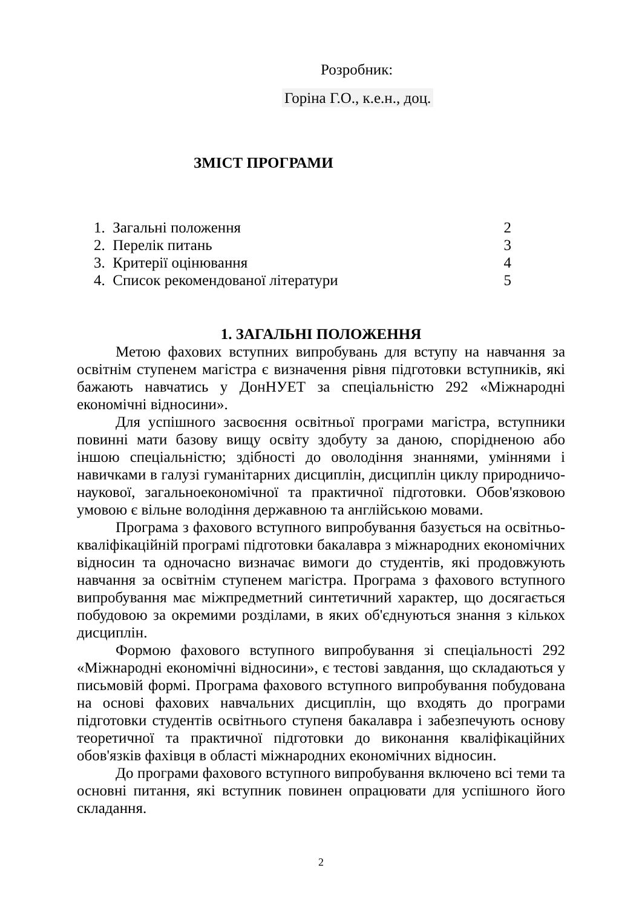Розробник:
Горіна Г.О., к.е.н., доц.
ЗМІСТ ПРОГРАМИ
| 1. Загальні положення | 2 |
| 2. Перелік питань | 3 |
| 3. Критерії оцінювання | 4 |
| 4. Список рекомендованої літератури | 5 |
1. ЗАГАЛЬНІ ПОЛОЖЕННЯ
Метою фахових вступних випробувань для вступу на навчання за освітнім ступенем магістра є визначення рівня підготовки вступників, які бажають навчатись у ДонНУЕТ за спеціальністю 292 «Міжнародні економічні відносини».
Для успішного засвоєння освітньої програми магістра, вступники повинні мати базову вищу освіту здобуту за даною, спорідненою або іншою спеціальністю; здібності до оволодіння знаннями, уміннями і навичками в галузі гуманітарних дисциплін, дисциплін циклу природничо-наукової, загальноекономічної та практичної підготовки. Обов'язковою умовою є вільне володіння державною та англійською мовами.
Програма з фахового вступного випробування базується на освітньо-кваліфікаційній програмі підготовки бакалавра з міжнародних економічних відносин та одночасно визначає вимоги до студентів, які продовжують навчання за освітнім ступенем магістра. Програма з фахового вступного випробування має міжпредметний синтетичний характер, що досягається побудовою за окремими розділами, в яких об'єднуються знання з кількох дисциплін.
Формою фахового вступного випробування зі спеціальності 292 «Міжнародні економічні відносини», є тестові завдання, що складаються у письмовій формі. Програма фахового вступного випробування побудована на основі фахових навчальних дисциплін, що входять до програми підготовки студентів освітнього ступеня бакалавра і забезпечують основу теоретичної та практичної підготовки до виконання кваліфікаційних обов'язків фахівця в області міжнародних економічних відносин.
До програми фахового вступного випробування включено всі теми та основні питання, які вступник повинен опрацювати для успішного його складання.
2